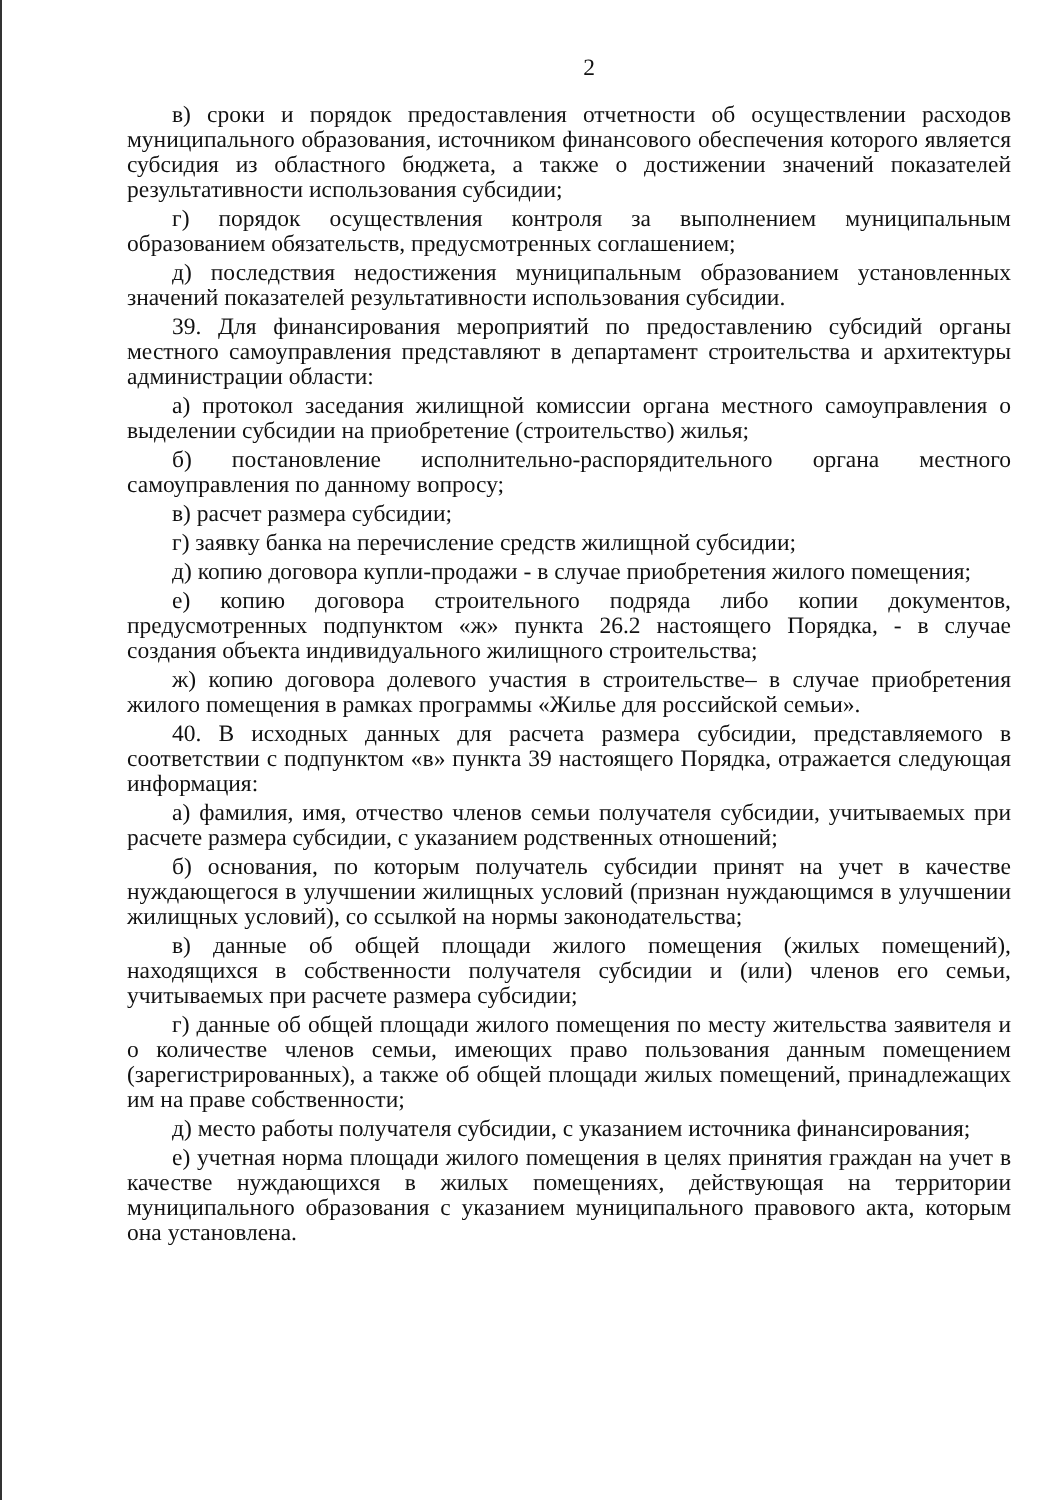2
в) сроки и порядок предоставления отчетности об осуществлении расходов муниципального образования, источником финансового обеспечения которого является субсидия из областного бюджета, а также о достижении значений показателей результативности использования субсидии;
г) порядок осуществления контроля за выполнением муниципальным образованием обязательств, предусмотренных соглашением;
д) последствия недостижения муниципальным образованием установленных значений показателей результативности использования субсидии.
39. Для финансирования мероприятий по предоставлению субсидий органы местного самоуправления представляют в департамент строительства и архитектуры администрации области:
а) протокол заседания жилищной комиссии органа местного самоуправления о выделении субсидии на приобретение (строительство) жилья;
б) постановление исполнительно-распорядительного органа местного самоуправления по данному вопросу;
в) расчет размера субсидии;
г) заявку банка на перечисление средств жилищной субсидии;
д) копию договора купли-продажи - в случае приобретения жилого помещения;
е) копию договора строительного подряда либо копии документов, предусмотренных подпунктом «ж» пункта 26.2 настоящего Порядка, - в случае создания объекта индивидуального жилищного строительства;
ж) копию договора долевого участия в строительстве– в случае приобретения жилого помещения в рамках программы «Жилье для российской семьи».
40. В исходных данных для расчета размера субсидии, представляемого в соответствии с подпунктом «в» пункта 39 настоящего Порядка, отражается следующая информация:
а) фамилия, имя, отчество членов семьи получателя субсидии, учитываемых при расчете размера субсидии, с указанием родственных отношений;
б) основания, по которым получатель субсидии принят на учет в качестве нуждающегося в улучшении жилищных условий (признан нуждающимся в улучшении жилищных условий), со ссылкой на нормы законодательства;
в) данные об общей площади жилого помещения (жилых помещений), находящихся в собственности получателя субсидии и (или) членов его семьи, учитываемых при расчете размера субсидии;
г) данные об общей площади жилого помещения по месту жительства заявителя и о количестве членов семьи, имеющих право пользования данным помещением (зарегистрированных), а также об общей площади жилых помещений, принадлежащих им на праве собственности;
д) место работы получателя субсидии, с указанием источника финансирования;
е) учетная норма площади жилого помещения в целях принятия граждан на учет в качестве нуждающихся в жилых помещениях, действующая на территории муниципального образования с указанием муниципального правового акта, которым она установлена.